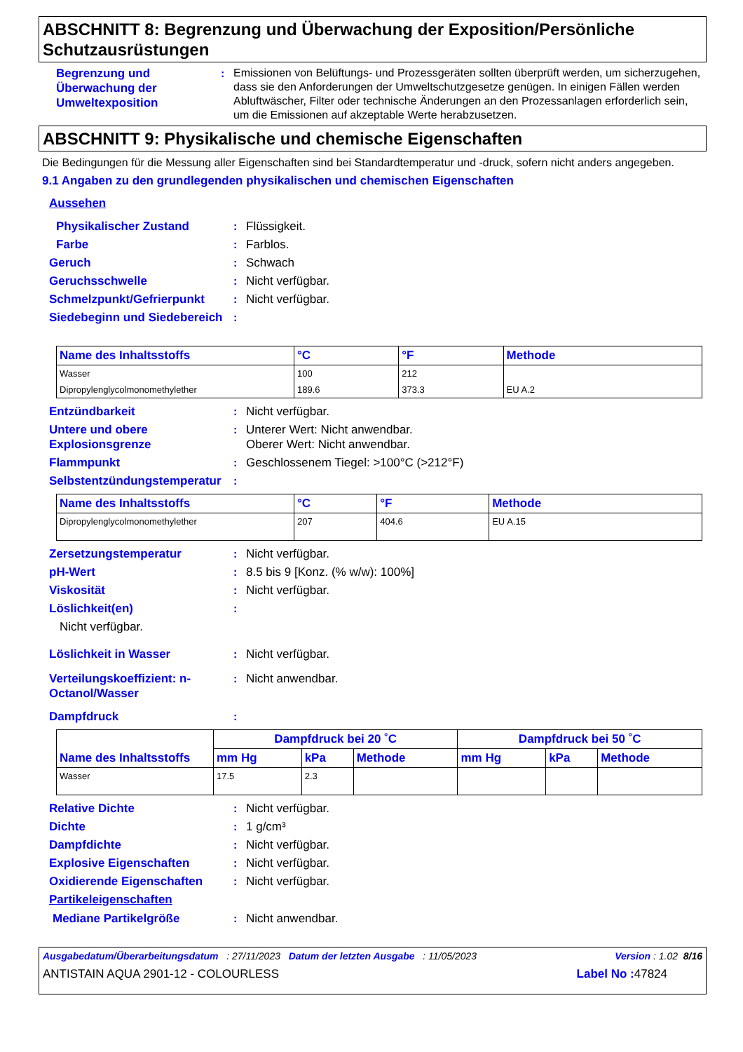ABSCHNITT 8: Begrenzung und Überwachung der Exposition/Persönliche Schutzausrüstungen
Begrenzung und Überwachung der Umweltexposition
:
Emissionen von Belüftungs- und Prozessgeräten sollten überprüft werden, um sicherzugehen, dass sie den Anforderungen der Umweltschutzgesetze genügen. In einigen Fällen werden Abluftwäscher, Filter oder technische Änderungen an den Prozessanlagen erforderlich sein, um die Emissionen auf akzeptable Werte herabzusetzen.
ABSCHNITT 9: Physikalische und chemische Eigenschaften
Die Bedingungen für die Messung aller Eigenschaften sind bei Standardtemperatur und -druck, sofern nicht anders angegeben.
9.1 Angaben zu den grundlegenden physikalischen und chemischen Eigenschaften
Aussehen
Physikalischer Zustand : Flüssigkeit.
Farbe : Farblos.
Geruch : Schwach
Geruchsschwelle : Nicht verfügbar.
Schmelzpunkt/Gefrierpunkt : Nicht verfügbar.
Siedebeginn und Siedebereich
:
| Name des Inhaltsstoffs | °C | °F | Methode |
| --- | --- | --- | --- |
| Wasser | 100 | 212 | |
| Dipropylenglycolmonomethylether | 189.6 | 373.3 | EU A.2 |
Entzündbarkeit : Nicht verfügbar.
Untere und obere Explosionsgrenze
: Unterer Wert: Nicht anwendbar.
Oberer Wert: Nicht anwendbar.
Flammpunkt : Geschlossenem Tiegel: >100°C (>212°F)
Selbstentzündungstemperatur :
| Name des Inhaltsstoffs | °C | °F | Methode |
| --- | --- | --- | --- |
| Dipropylenglycolmonomethylether | 207 | 404.6 | EU A.15 |
Zersetzungstemperatur : Nicht verfügbar.
pH-Wert : 8.5 bis 9 [Konz. (% w/w): 100%]
Viskosität : Nicht verfügbar.
Löslichkeit(en) :
Nicht verfügbar.
Löslichkeit in Wasser : Nicht verfügbar.
Verteilungskoeffizient: n-Octanol/Wasser
: Nicht anwendbar.
Dampfdruck :
| Name des Inhaltsstoffs | Dampfdruck bei 20 ˚C | | | Dampfdruck bei 50 ˚C | | |
| --- | --- | --- | --- | --- | --- | --- |
| | mm Hg | kPa | Methode | mm Hg | kPa | Methode |
| Wasser | 17.5 | 2.3 | | | | |
Relative Dichte : Nicht verfügbar.
Dichte : 1 g/cm³
Dampfdichte : Nicht verfügbar.
Explosive Eigenschaften : Nicht verfügbar.
Oxidierende Eigenschaften : Nicht verfügbar.
Partikeleigenschaften
Mediane Partikelgröße : Nicht anwendbar.
Ausgabedatum/Überarbeitungsdatum : 27/11/2023 Datum der letzten Ausgabe : 11/05/2023 Version : 1.02 8/16
ANTISTAIN AQUA 2901-12 - COLOURLESS Label No : 47824